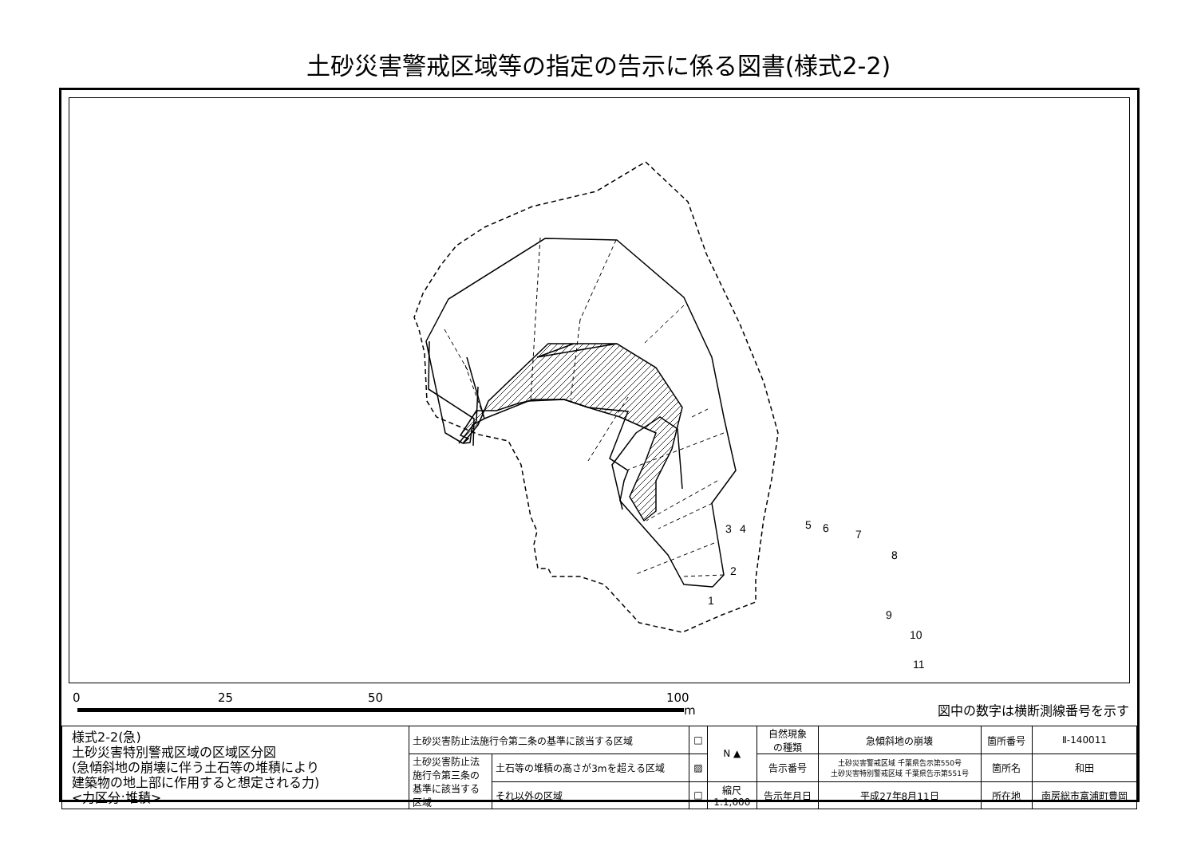土砂災害警戒区域等の指定の告示に係る図書(様式2-2)
1
2
3
4
5
6
7
8
9
10
11
0 25 50 100
m 図中の数字は横断測線番号を示す
| 様式2-2(急) 土砂災害特別警戒区域の区域区分図 (急傾斜地の崩壊に伴う土石等の堆積により 建築物の地上部に作用すると想定される力) <力区分:堆積> | 土砂災害防止法施行令第二条の基準に該当する区域 | | □ | N ▲ | 自然現象 の種類 | 急傾斜地の崩壊 | 箇所番号 | Ⅱ-140011 |
| | 土砂災害防止法 施行令第三条の 基準に該当する 区域 | 土石等の堆積の高さが3mを超える区域 | ▨ | | 告示番号 | 土砂災害警戒区域 千葉県告示第550号 土砂災害特別警戒区域 千葉県告示第551号 | 箇所名 | 和田 |
| | | それ以外の区域 | □ | 縮尺 1:1,000 | 告示年月日 | 平成27年8月11日 | 所在地 | 南房総市富浦町豊岡 |